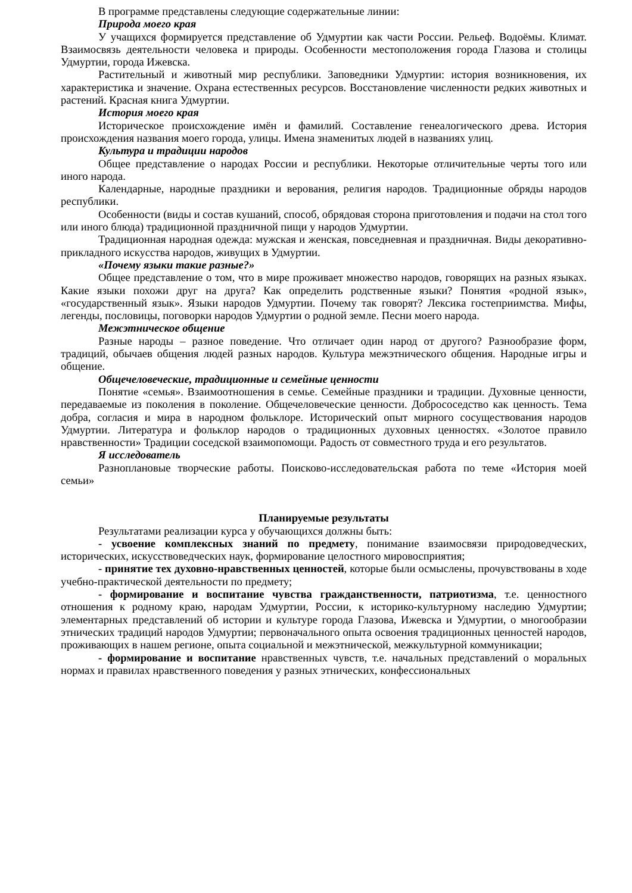В программе представлены следующие содержательные линии:
Природа моего края
У учащихся формируется представление об Удмуртии как части России. Рельеф. Водоёмы. Климат. Взаимосвязь деятельности человека и природы. Особенности местоположения города Глазова и столицы Удмуртии, города Ижевска.
Растительный и животный мир республики. Заповедники Удмуртии: история возникновения, их характеристика и значение. Охрана естественных ресурсов. Восстановление численности редких животных и растений. Красная книга Удмуртии.
История моего края
Историческое происхождение имён и фамилий. Составление генеалогического древа. История происхождения названия моего города, улицы. Имена знаменитых людей в названиях улиц.
Культура и традиции народов
Общее представление о народах России и республики. Некоторые отличительные черты того или иного народа.
Календарные, народные праздники и верования, религия народов. Традиционные обряды народов республики.
Особенности (виды и состав кушаний, способ, обрядовая сторона приготовления и подачи на стол того или иного блюда) традиционной праздничной пищи у народов Удмуртии.
Традиционная народная одежда: мужская и женская, повседневная и праздничная. Виды декоративно-прикладного искусства народов, живущих в Удмуртии.
«Почему языки такие разные?»
Общее представление о том, что в мире проживает множество народов, говорящих на разных языках. Какие языки похожи друг на друга? Как определить родственные языки? Понятия «родной язык», «государственный язык». Языки народов Удмуртии. Почему так говорят? Лексика гостеприимства. Мифы, легенды, пословицы, поговорки народов Удмуртии о родной земле. Песни моего народа.
Межэтническое общение
Разные народы – разное поведение. Что отличает один народ от другого? Разнообразие форм, традиций, обычаев общения людей разных народов. Культура межэтнического общения. Народные игры и общение.
Общечеловеческие, традиционные и семейные ценности
Понятие «семья». Взаимоотношения в семье. Семейные праздники и традиции. Духовные ценности, передаваемые из поколения в поколение. Общечеловеческие ценности. Добрососедство как ценность. Тема добра, согласия и мира в народном фольклоре. Исторический опыт мирного сосуществования народов Удмуртии. Литература и фольклор народов о традиционных духовных ценностях. «Золотое правило нравственности» Традиции соседской взаимопомощи. Радость от совместного труда и его результатов.
Я исследователь
Разноплановые творческие работы. Поисково-исследовательская работа по теме «История моей семьи»
Планируемые результаты
Результатами реализации курса у обучающихся должны быть:
- усвоение комплексных знаний по предмету, понимание взаимосвязи природоведческих, исторических, искусствоведческих наук, формирование целостного мировосприятия;
- принятие тех духовно-нравственных ценностей, которые были осмыслены, прочувствованы в ходе учебно-практической деятельности по предмету;
- формирование и воспитание чувства гражданственности, патриотизма, т.е. ценностного отношения к родному краю, народам Удмуртии, России, к историко-культурному наследию Удмуртии; элементарных представлений об истории и культуре города Глазова, Ижевска и Удмуртии, о многообразии этнических традиций народов Удмуртии; первоначального опыта освоения традиционных ценностей народов, проживающих в нашем регионе, опыта социальной и межэтнической, межкультурной коммуникации;
- формирование и воспитание нравственных чувств, т.е. начальных представлений о моральных нормах и правилах нравственного поведения у разных этнических, конфессиональных